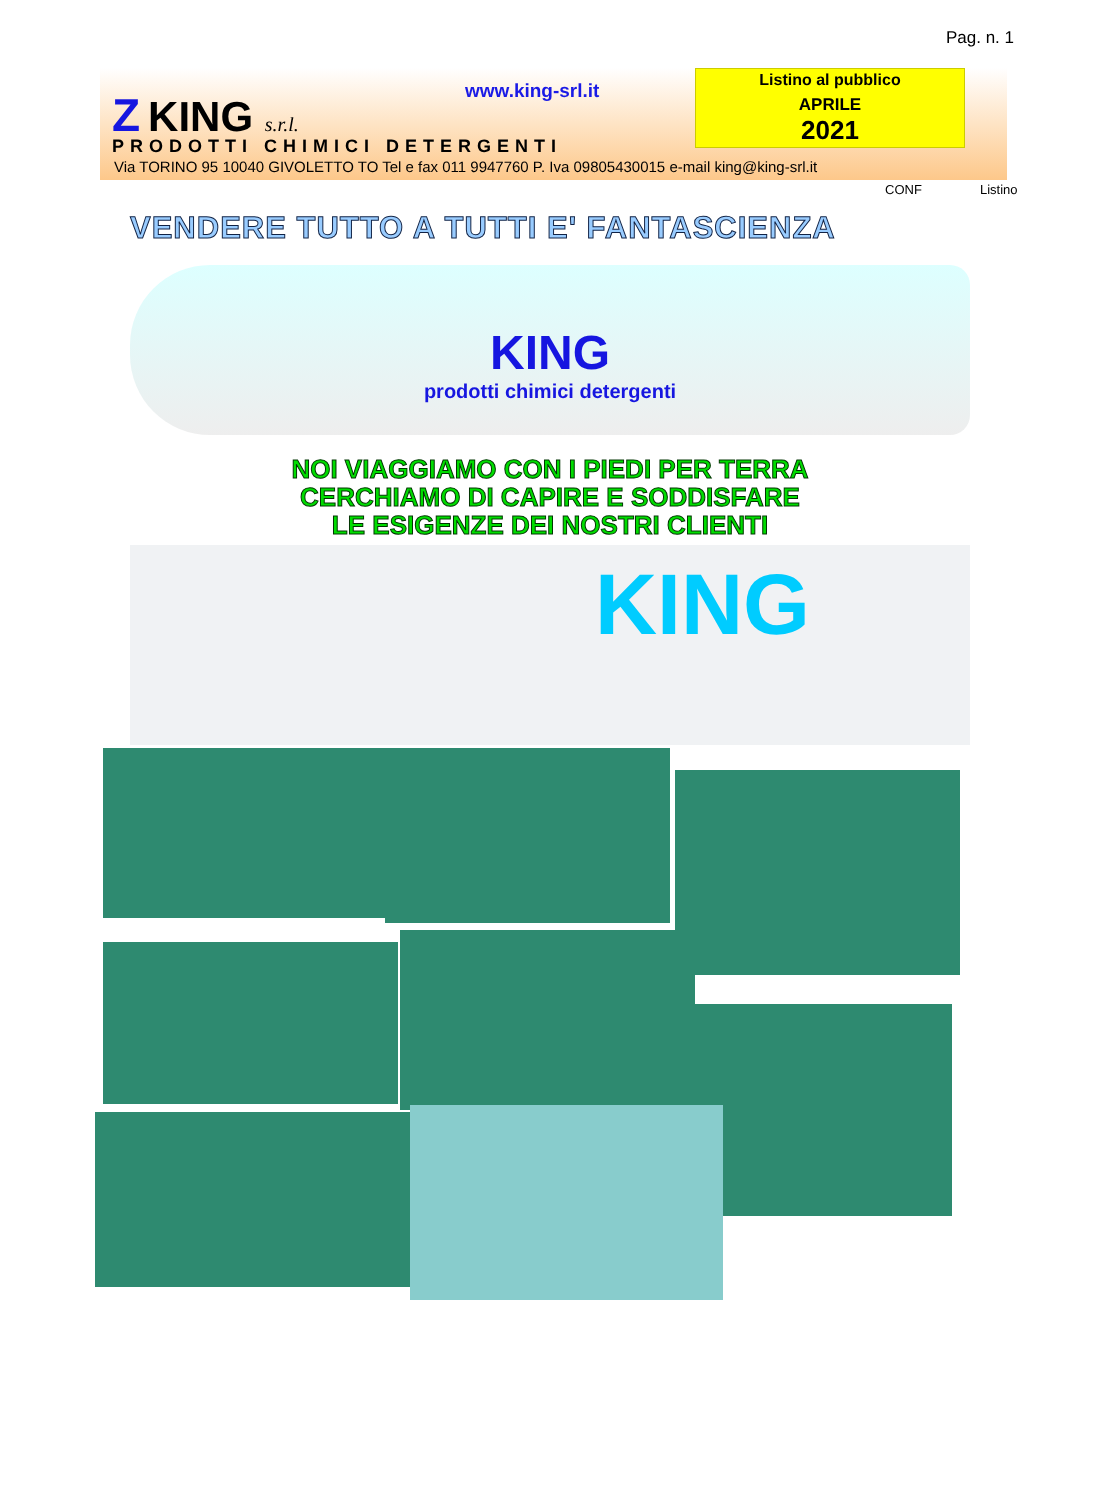Pag. n. 1
Z KING s.r.l. www.king-srl.it
Listino al pubblico
APRILE
2021
PRODOTTI CHIMICI DETERGENTI
Via TORINO 95 10040 GIVOLETTO TO Tel e fax 011 9947760 P. Iva 09805430015 e-mail king@king-srl.it
CONF Listino
VENDERE TUTTO A TUTTI E' FANTASCIENZA
KING
prodotti chimici detergenti
NOI VIAGGIAMO CON I PIEDI PER TERRA
CERCHIAMO DI CAPIRE E SODDISFARE
LE ESIGENZE DEI NOSTRI CLIENTI
KING